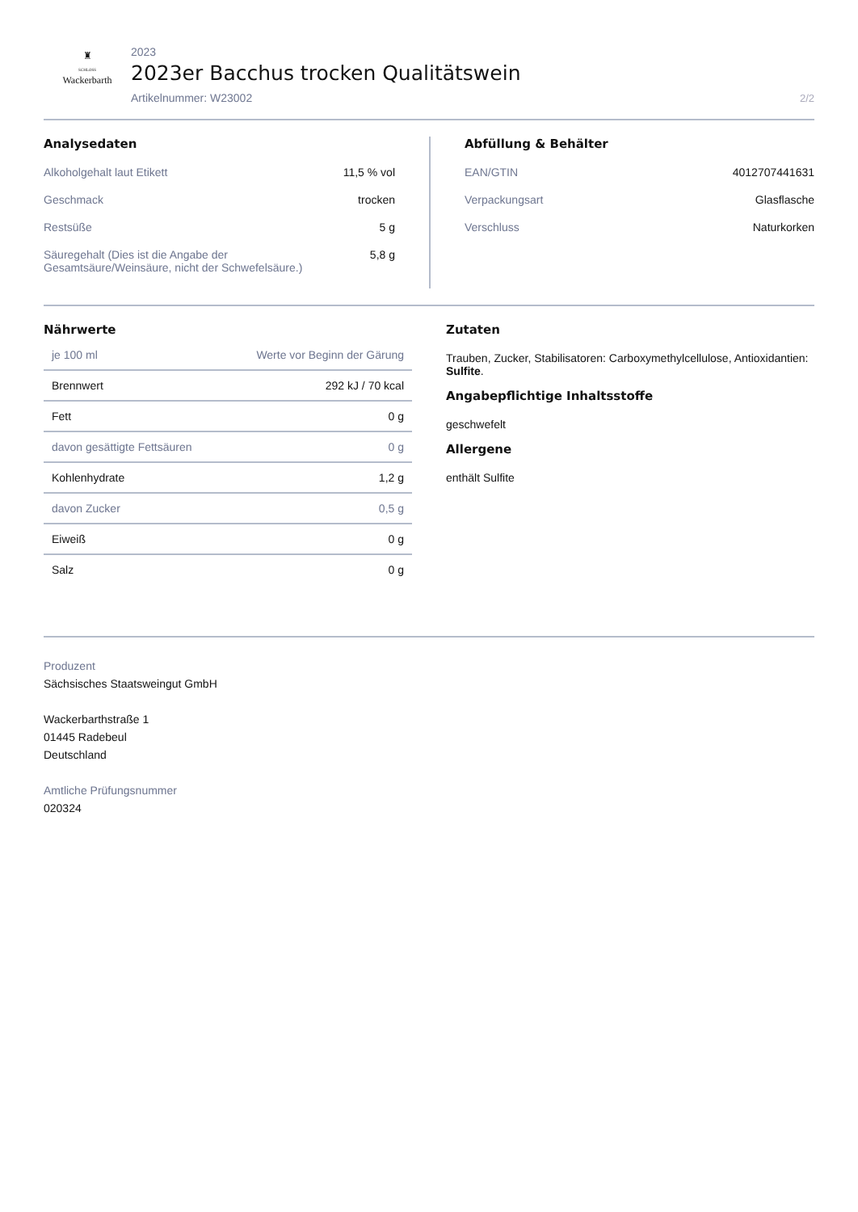♜
SCHLOSS
Wackerbarth
2023
2023er Bacchus trocken Qualitätswein
Artikelnummer: W23002
2/2
Analysedaten
Alkoholgehalt laut Etikett 11,5 % vol
Geschmack trocken
Restsüße 5 g
Säuregehalt (Dies ist die Angabe der Gesamtsäure/Weinsäure, nicht der Schwefelsäure.) 5,8 g
Abfüllung & Behälter
EAN/GTIN 4012707441631
Verpackungsart Glasflasche
Verschluss Naturkorken
Nährwerte
| je 100 ml | Werte vor Beginn der Gärung |
| --- | --- |
| Brennwert | 292 kJ / 70 kcal |
| Fett | 0 g |
| davon gesättigte Fettsäuren | 0 g |
| Kohlenhydrate | 1,2 g |
| davon Zucker | 0,5 g |
| Eiweiß | 0 g |
| Salz | 0 g |
Zutaten
Trauben, Zucker, Stabilisatoren: Carboxymethylcellulose, Antioxidantien: Sulfite.
Angabepflichtige Inhaltsstoffe
geschwefelt
Allergene
enthält Sulfite
Produzent
Sächsisches Staatsweingut GmbH
Wackerbarthstraße 1
01445 Radebeul
Deutschland
Amtliche Prüfungsnummer
020324